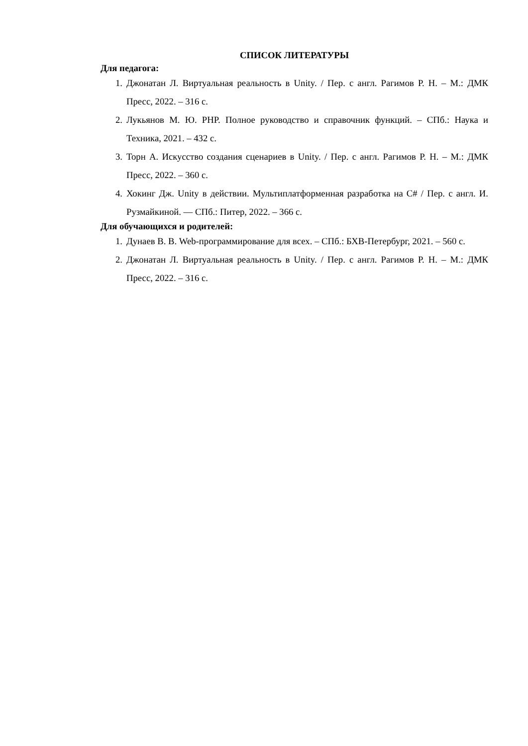СПИСОК ЛИТЕРАТУРЫ
Для педагога:
1. Джонатан Л. Виртуальная реальность в Unity. / Пер. с англ. Рагимов Р. Н. – М.: ДМК Пресс, 2022. – 316 с.
2. Лукьянов М. Ю. PHP. Полное руководство и справочник функций. – СПб.: Наука и Техника, 2021. – 432 с.
3. Торн А. Искусство создания сценариев в Unity. / Пер. с англ. Рагимов Р. Н. – М.: ДМК Пресс, 2022. – 360 с.
4. Хокинг Дж. Unity в действии. Мультиплатформенная разработка на C# / Пер. с англ. И. Рузмайкиной. — СПб.: Питер, 2022. – 366 с.
Для обучающихся и родителей:
1. Дунаев В. В. Web-программирование для всех. – СПб.: БХВ-Петербург, 2021. – 560 с.
2. Джонатан Л. Виртуальная реальность в Unity. / Пер. с англ. Рагимов Р. Н. – М.: ДМК Пресс, 2022. – 316 с.